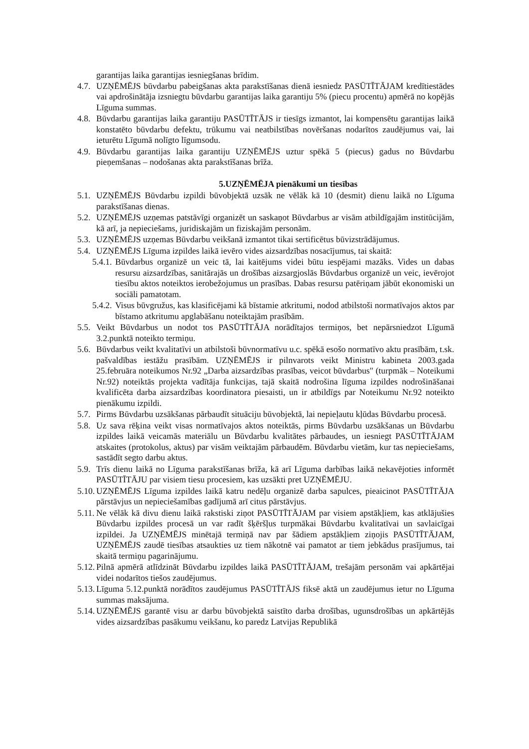garantijas laika garantijas iesniegšanas brīdim.
4.7. UZŅĒMĒJS būvdarbu pabeigšanas akta parakstīšanas dienā iesniedz PASŪTĪTĀJAM kredītiestādes vai apdrošinātāja izsniegtu būvdarbu garantijas laika garantiju 5% (piecu procentu) apmērā no kopējās Līguma summas.
4.8. Būvdarbu garantijas laika garantiju PASŪTĪTĀJS ir tiesīgs izmantot, lai kompensētu garantijas laikā konstatēto būvdarbu defektu, trūkumu vai neatbilstības novēršanas nodarītos zaudējumus vai, lai ieturētu Līgumā nolīgto līgumsodu.
4.9. Būvdarbu garantijas laika garantiju UZŅĒMĒJS uztur spēkā 5 (piecus) gadus no Būvdarbu pieņemšanas – nodošanas akta parakstīšanas brīža.
5.UZŅĒMĒJA pienākumi un tiesības
5.1. UZŅĒMĒJS Būvdarbu izpildi būvobjektā uzsāk ne vēlāk kā 10 (desmit) dienu laikā no Līguma parakstīšanas dienas.
5.2. UZŅĒMĒJS uzņemas patstāvīgi organizēt un saskaņot Būvdarbus ar visām atbildīgajām institūcijām, kā arī, ja nepieciešams, juridiskajām un fiziskajām personām.
5.3. UZŅĒMĒJS uzņemas Būvdarbu veikšanā izmantot tikai sertificētus būvizstrādājumus.
5.4. UZŅĒMĒJS Līguma izpildes laikā ievēro vides aizsardzības nosacījumus, tai skaitā:
5.4.1. Būvdarbus organizē un veic tā, lai kaitējums videi būtu iespējami mazāks. Vides un dabas resursu aizsardzības, sanitārajās un drošības aizsargjoslās Būvdarbus organizē un veic, ievērojot tiesību aktos noteiktos ierobežojumus un prasības. Dabas resursu patēriņam jābūt ekonomiski un sociāli pamatotam.
5.4.2. Visus būvgružus, kas klasificējami kā bīstamie atkritumi, nodod atbilstoši normatīvajos aktos par bīstamo atkritumu apglabāšanu noteiktajām prasībām.
5.5. Veikt Būvdarbus un nodot tos PASŪTĪTĀJA norādītajos termiņos, bet nepārsniedzot Līgumā 3.2.punktā noteikto termiņu.
5.6. Būvdarbus veikt kvalitatīvi un atbilstoši būvnormatīvu u.c. spēkā esošo normatīvo aktu prasībām, t.sk. pašvaldības iestāžu prasībām. UZŅĒMĒJS ir pilnvarots veikt Ministru kabineta 2003.gada 25.februāra noteikumos Nr.92 „Darba aizsardzības prasības, veicot būvdarbus" (turpmāk – Noteikumi Nr.92) noteiktās projekta vadītāja funkcijas, tajā skaitā nodrošina līguma izpildes nodrošināšanai kvalificēta darba aizsardzības koordinatora piesaisti, un ir atbildīgs par Noteikumu Nr.92 noteikto pienākumu izpildi.
5.7. Pirms Būvdarbu uzsākšanas pārbaudīt situāciju būvobjektā, lai nepieļautu kļūdas Būvdarbu procesā.
5.8. Uz sava rēķina veikt visas normatīvajos aktos noteiktās, pirms Būvdarbu uzsākšanas un Būvdarbu izpildes laikā veicamās materiālu un Būvdarbu kvalitātes pārbaudes, un iesniegt PASŪTĪTĀJAM atskaites (protokolus, aktus) par visām veiktajām pārbaudēm. Būvdarbu vietām, kur tas nepieciešams, sastādīt segto darbu aktus.
5.9. Trīs dienu laikā no Līguma parakstīšanas brīža, kā arī Līguma darbības laikā nekavējoties informēt PASŪTĪTĀJU par visiem tiesu procesiem, kas uzsākti pret UZŅĒMĒJU.
5.10. UZŅĒMĒJS Līguma izpildes laikā katru nedēļu organizē darba sapulces, pieaicinot PASŪTĪTĀJA pārstāvjus un nepieciešamības gadījumā arī citus pārstāvjus.
5.11. Ne vēlāk kā divu dienu laikā rakstiski ziņot PASŪTĪTĀJAM par visiem apstākļiem, kas atklājušies Būvdarbu izpildes procesā un var radīt šķēršļus turpmākai Būvdarbu kvalitatīvai un savlaicīgai izpildei. Ja UZŅĒMĒJS minētajā termiņā nav par šādiem apstākļiem ziņojis PASŪTĪTĀJAM, UZŅĒMĒJS zaudē tiesības atsaukties uz tiem nākotnē vai pamatot ar tiem jebkādus prasījumus, tai skaitā termiņu pagarinājumu.
5.12. Pilnā apmērā atlīdzināt Būvdarbu izpildes laikā PASŪTĪTĀJAM, trešajām personām vai apkārtējai videi nodarītos tiešos zaudējumus.
5.13. Līguma 5.12.punktā norādītos zaudējumus PASŪTĪTĀJS fiksē aktā un zaudējumus ietur no Līguma summas maksājuma.
5.14. UZŅĒMĒJS garantē visu ar darbu būvobjektā saistīto darba drošības, ugunsdrošības un apkārtējās vides aizsardzības pasākumu veikšanu, ko paredz Latvijas Republikā